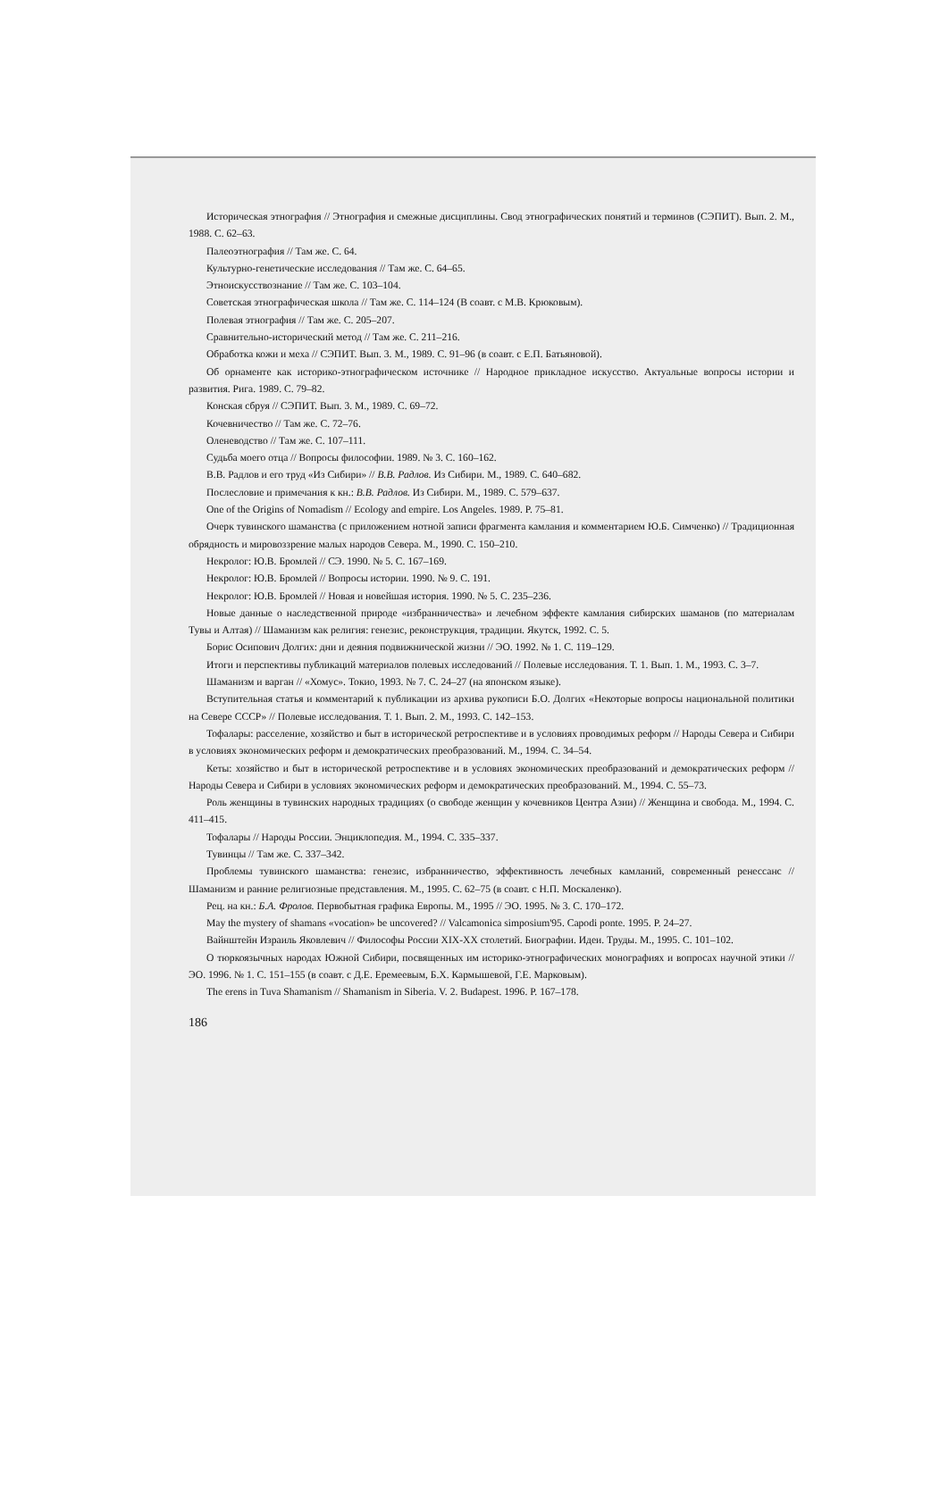Историческая этнография // Этнография и смежные дисциплины. Свод этнографических понятий и терминов (СЭПИТ). Вып. 2. М., 1988. С. 62–63.
Палеоэтнография // Там же. С. 64.
Культурно-генетические исследования // Там же. С. 64–65.
Этноискусствознание // Там же. С. 103–104.
Советская этнографическая школа // Там же. С. 114–124 (В соавт. с М.В. Крюковым).
Полевая этнография // Там же. С. 205–207.
Сравнительно-исторический метод // Там же. С. 211–216.
Обработка кожи и меха // СЭПИТ. Вып. 3. М., 1989. С. 91–96 (в соавт. с Е.П. Батьяновой).
Об орнаменте как историко-этнографическом источнике // Народное прикладное искусство. Актуальные вопросы истории и развития. Рига. 1989. С. 79–82.
Конская сбруя // СЭПИТ. Вып. 3. М., 1989. С. 69–72.
Кочевничество // Там же. С. 72–76.
Оленеводство // Там же. С. 107–111.
Судьба моего отца // Вопросы философии. 1989. № 3. С. 160–162.
В.В. Радлов и его труд «Из Сибири» // В.В. Радлов. Из Сибири. М., 1989. С. 640–682.
Послесловие и примечания к кн.: В.В. Радлов. Из Сибири. М., 1989. С. 579–637.
One of the Origins of Nomadism // Ecology and empire. Los Angeles. 1989. P. 75–81.
Очерк тувинского шаманства (с приложением нотной записи фрагмента камлания и комментарием Ю.Б. Симченко) // Традиционная обрядность и мировоззрение малых народов Севера. М., 1990. С. 150–210.
Некролог: Ю.В. Бромлей // СЭ. 1990. № 5. С. 167–169.
Некролог: Ю.В. Бромлей // Вопросы истории. 1990. № 9. С. 191.
Некролог: Ю.В. Бромлей // Новая и новейшая история. 1990. № 5. С. 235–236.
Новые данные о наследственной природе «избранничества» и лечебном эффекте камлания сибирских шаманов (по материалам Тувы и Алтая) // Шаманизм как религия: генезис, реконструкция, традиции. Якутск, 1992. С. 5.
Борис Осипович Долгих: дни и деяния подвижнической жизни // ЭО. 1992. № 1. С. 119–129.
Итоги и перспективы публикаций материалов полевых исследований // Полевые исследования. Т. 1. Вып. 1. М., 1993. С. 3–7.
Шаманизм и варган // «Хомус». Токио, 1993. № 7. С. 24–27 (на японском языке).
Вступительная статья и комментарий к публикации из архива рукописи Б.О. Долгих «Некоторые вопросы национальной политики на Севере СССР» // Полевые исследования. Т. 1. Вып. 2. М., 1993. С. 142–153.
Тофалары: расселение, хозяйство и быт в исторической ретроспективе и в условиях проводимых реформ // Народы Севера и Сибири в условиях экономических реформ и демократических преобразований. М., 1994. С. 34–54.
Кеты: хозяйство и быт в исторической ретроспективе и в условиях экономических преобразований и демократических реформ // Народы Севера и Сибири в условиях экономических реформ и демократических преобразований. М., 1994. С. 55–73.
Роль женщины в тувинских народных традициях (о свободе женщин у кочевников Центра Азии) // Женщина и свобода. М., 1994. С. 411–415.
Тофалары // Народы России. Энциклопедия. М., 1994. С. 335–337.
Тувинцы // Там же. С. 337–342.
Проблемы тувинского шаманства: генезис, избранничество, эффективность лечебных камланий, современный ренессанс // Шаманизм и ранние религиозные представления. М., 1995. С. 62–75 (в соавт. с Н.П. Москаленко).
Рец. на кн.: Б.А. Фролов. Первобытная графика Европы. М., 1995 // ЭО. 1995. № 3. С. 170–172.
May the mystery of shamans «vocation» be uncovered? // Valcamonica simposium'95. Capodi ponte. 1995. P. 24–27.
Вайнштейн Израиль Яковлевич // Философы России XIX-XX столетий. Биографии. Идеи. Труды. М., 1995. С. 101–102.
О тюркоязычных народах Южной Сибири, посвященных им историко-этнографических монографиях и вопросах научной этики // ЭО. 1996. № 1. С. 151–155 (в соавт. с Д.Е. Еремеевым, Б.Х. Кармышевой, Г.Е. Марковым).
The erens in Tuva Shamanism // Shamanism in Siberia. V. 2. Budapest. 1996. P. 167–178.
186